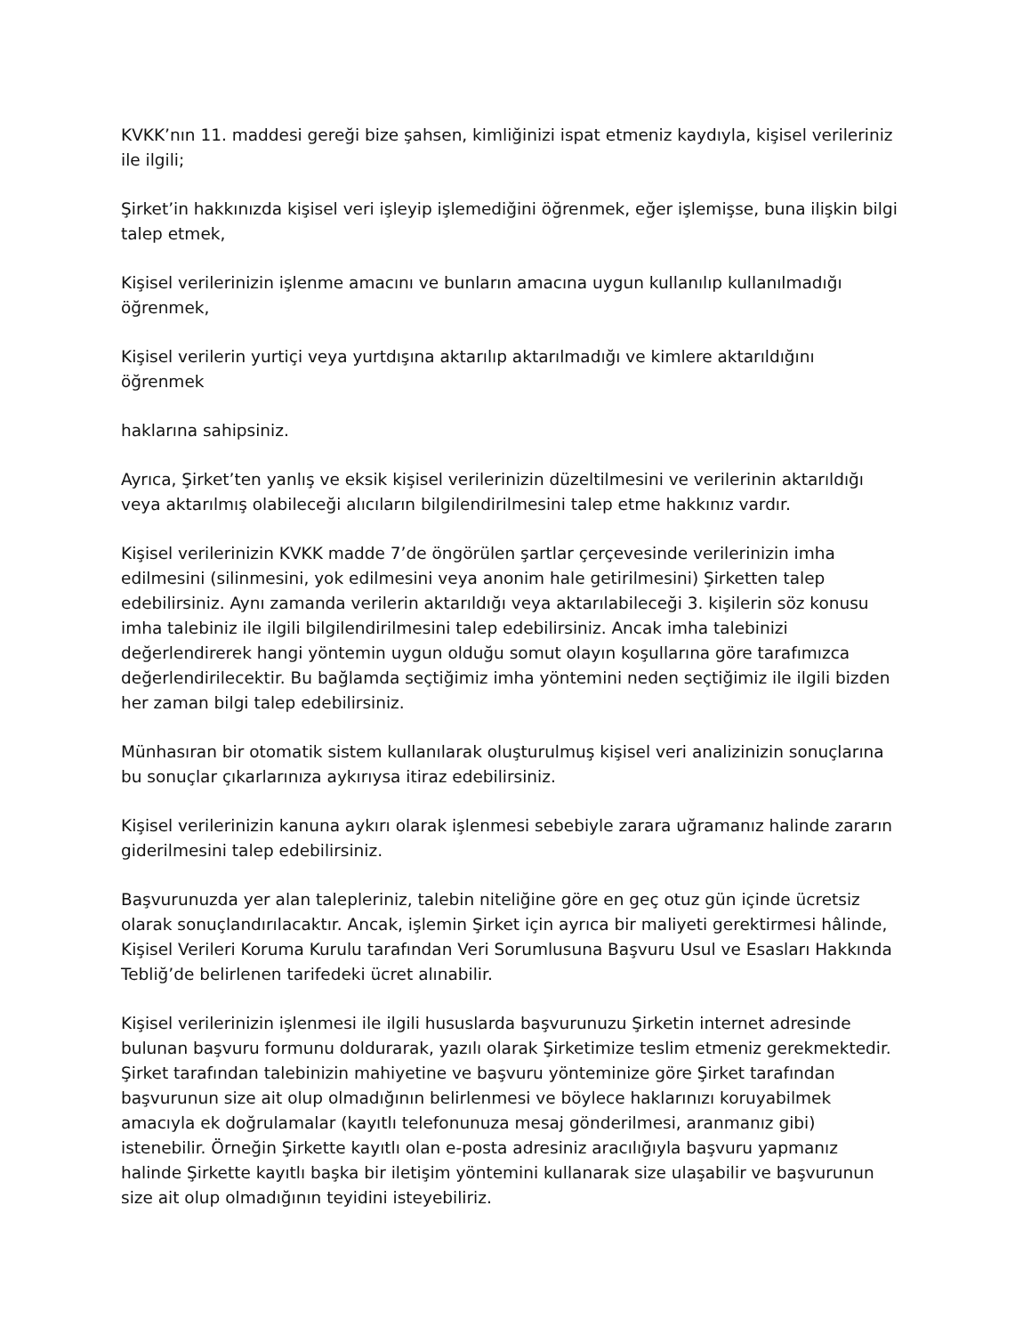KVKK’nın 11. maddesi gereği bize şahsen, kimliğinizi ispat etmeniz kaydıyla, kişisel verileriniz ile ilgili;
Şirket’in hakkınızda kişisel veri işleyip işlemediğini öğrenmek, eğer işlemişse, buna ilişkin bilgi talep etmek,
Kişisel verilerinizin işlenme amacını ve bunların amacına uygun kullanılıp kullanılmadığı öğrenmek,
Kişisel verilerin yurtiçi veya yurtdışına aktarılıp aktarılmadığı ve kimlere aktarıldığını öğrenmek
haklarına sahipsiniz.
Ayrıca, Şirket’ten yanlış ve eksik kişisel verilerinizin düzeltilmesini ve verilerinin aktarıldığı veya aktarılmış olabileceği alıcıların bilgilendirilmesini talep etme hakkınız vardır.
Kişisel verilerinizin KVKK madde 7’de öngörülen şartlar çerçevesinde verilerinizin imha edilmesini (silinmesini, yok edilmesini veya anonim hale getirilmesini) Şirketten talep edebilirsiniz. Aynı zamanda verilerin aktarıldığı veya aktarılabileceği 3. kişilerin söz konusu imha talebiniz ile ilgili bilgilendirilmesini talep edebilirsiniz. Ancak imha talebinizi değerlendirerek hangi yöntemin uygun olduğu somut olayın koşullarına göre tarafımızca değerlendirilecektir. Bu bağlamda seçtiğimiz imha yöntemini neden seçtiğimiz ile ilgili bizden her zaman bilgi talep edebilirsiniz.
Münhasıran bir otomatik sistem kullanılarak oluşturulmuş kişisel veri analizinizin sonuçlarına bu sonuçlar çıkarlarınıza aykırıysa itiraz edebilirsiniz.
Kişisel verilerinizin kanuna aykırı olarak işlenmesi sebebiyle zarara uğramanız halinde zararın giderilmesini talep edebilirsiniz.
Başvurunuzda yer alan talepleriniz, talebin niteliğine göre en geç otuz gün içinde ücretsiz olarak sonuçlandırılacaktır. Ancak, işlemin Şirket için ayrıca bir maliyeti gerektirmesi hâlinde, Kişisel Verileri Koruma Kurulu tarafından Veri Sorumlusuna Başvuru Usul ve Esasları Hakkında Tebliğ’de belirlenen tarifedeki ücret alınabilir.
Kişisel verilerinizin işlenmesi ile ilgili hususlarda başvurunuzu Şirketin internet adresinde bulunan başvuru formunu doldurarak, yazılı olarak Şirketimize teslim etmeniz gerekmektedir. Şirket tarafından talebinizin mahiyetine ve başvuru yönteminize göre Şirket tarafından başvurunun size ait olup olmadığının belirlenmesi ve böylece haklarınızı koruyabilmek amacıyla ek doğrulamalar (kayıtlı telefonunuza mesaj gönderilmesi, aranmanız gibi) istenebilir. Örneğin Şirkette kayıtlı olan e-posta adresiniz aracılığıyla başvuru yapmanız halinde Şirkette kayıtlı başka bir iletişim yöntemini kullanarak size ulaşabilir ve başvurunun size ait olup olmadığının teyidini isteyebiliriz.